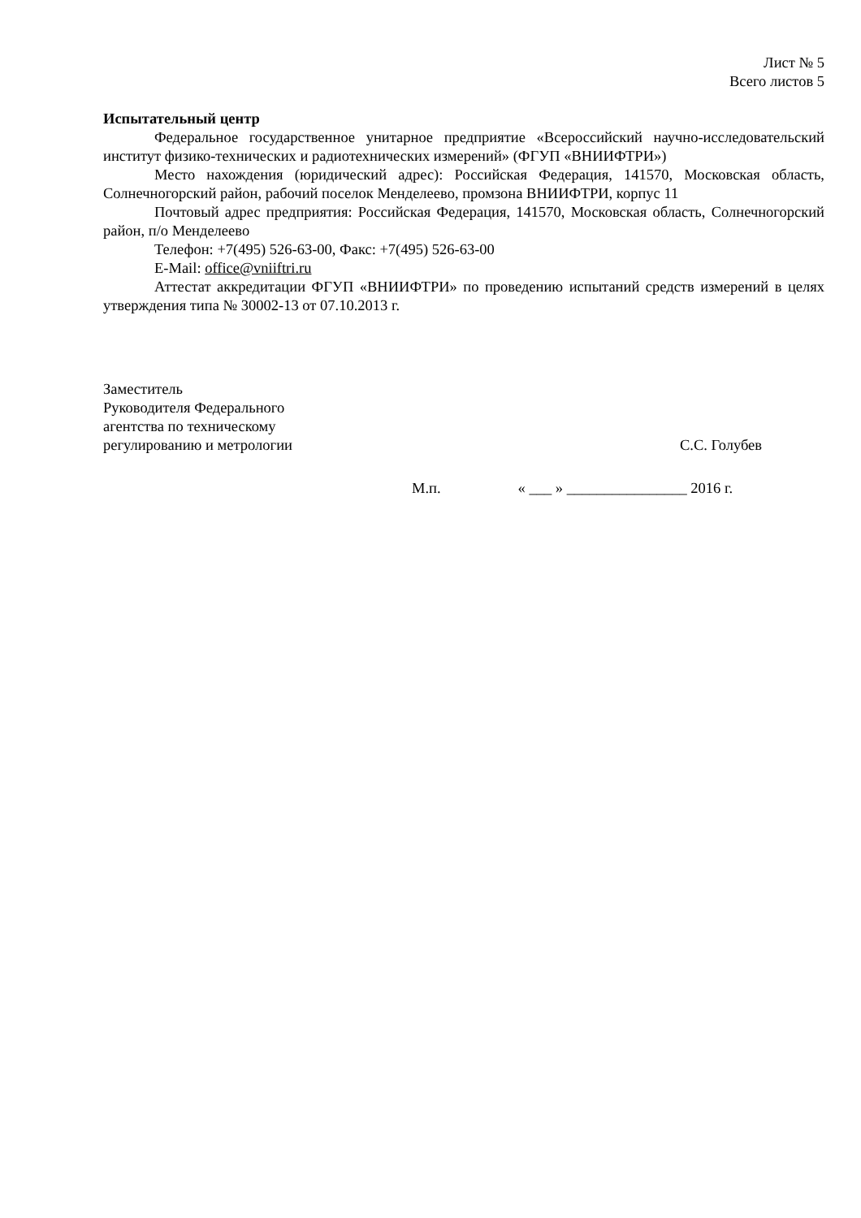Лист № 5
Всего листов 5
Испытательный центр
Федеральное государственное унитарное предприятие «Всероссийский научно-исследовательский институт физико-технических и радиотехнических измерений» (ФГУП «ВНИИФТРИ»)
Место нахождения (юридический адрес): Российская Федерация, 141570, Московская область, Солнечногорский район, рабочий поселок Менделеево, промзона ВНИИФТРИ, корпус 11
Почтовый адрес предприятия: Российская Федерация, 141570, Московская область, Солнечногорский район, п/о Менделеево
Телефон: +7(495) 526-63-00, Факс: +7(495) 526-63-00
E-Mail: office@vniiftri.ru
Аттестат аккредитации ФГУП «ВНИИФТРИ» по проведению испытаний средств измерений в целях утверждения типа № 30002-13 от 07.10.2013 г.
Заместитель
Руководителя Федерального
агентства по техническому
регулированию и метрологии
С.С. Голубев
М.п. « ___ » ________________ 2016 г.